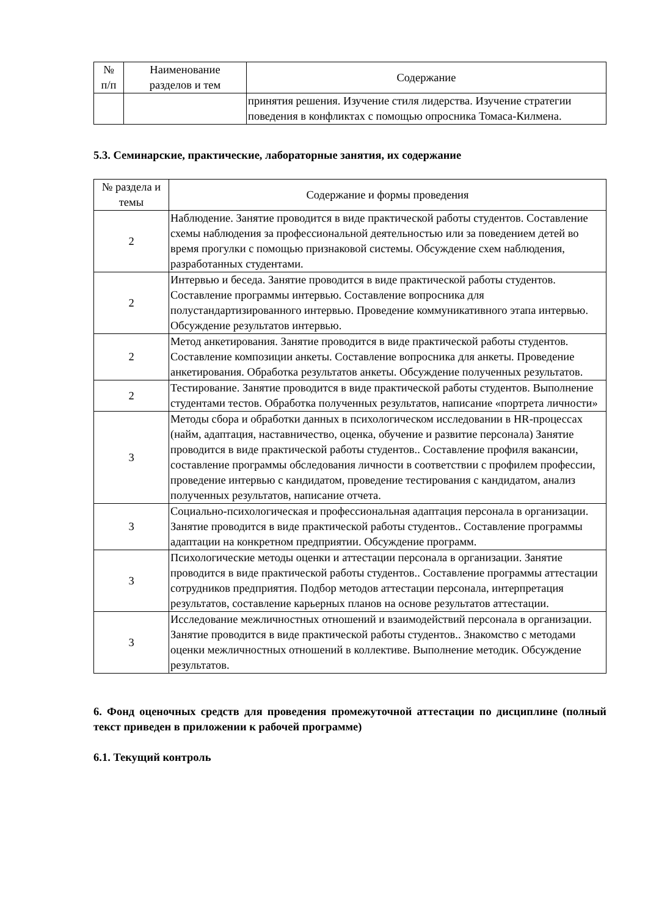| № п/п | Наименование разделов и тем | Содержание |
| --- | --- | --- |
| | | принятия решения. Изучение стиля лидерства. Изучение стратегии поведения в конфликтах с помощью опросника Томаса-Килмена. |
5.3. Семинарские, практические, лабораторные занятия, их содержание
| № раздела и темы | Содержание и формы проведения |
| --- | --- |
| 2 | Наблюдение. Занятие проводится в виде практической работы студентов. Составление схемы наблюдения за профессиональной деятельностью или за поведением детей во время прогулки с помощью признаковой системы. Обсуждение схем наблюдения, разработанных студентами. |
| 2 | Интервью и беседа. Занятие проводится в виде практической работы студентов. Составление программы интервью. Составление вопросника для полустандартизированного интервью. Проведение коммуникативного этапа интервью. Обсуждение результатов интервью. |
| 2 | Метод анкетирования. Занятие проводится в виде практической работы студентов. Составление композиции анкеты. Составление вопросника для анкеты. Проведение анкетирования. Обработка результатов анкеты. Обсуждение полученных результатов. |
| 2 | Тестирование. Занятие проводится в виде практической работы студентов. Выполнение студентами тестов. Обработка полученных результатов, написание «портрета личности» |
| 3 | Методы сбора и обработки данных в психологическом исследовании в HR-процессах (найм, адаптация, наставничество, оценка, обучение и развитие персонала) Занятие проводится в виде практической работы студентов.. Составление профиля вакансии, составление программы обследования личности в соответствии с профилем профессии, проведение интервью с кандидатом, проведение тестирования с кандидатом, анализ полученных результатов, написание отчета. |
| 3 | Социально-психологическая и профессиональная адаптация персонала в организации. Занятие проводится в виде практической работы студентов.. Составление программы адаптации на конкретном предприятии. Обсуждение программ. |
| 3 | Психологические методы оценки и аттестации персонала в организации. Занятие проводится в виде практической работы студентов.. Составление программы аттестации сотрудников предприятия. Подбор методов аттестации персонала, интерпретация результатов, составление карьерных планов на основе результатов аттестации. |
| 3 | Исследование межличностных отношений и взаимодействий персонала в организации. Занятие проводится в виде практической работы студентов.. Знакомство с методами оценки межличностных отношений в коллективе. Выполнение методик. Обсуждение результатов. |
6. Фонд оценочных средств для проведения промежуточной аттестации по дисциплине (полный текст приведен в приложении к рабочей программе)
6.1. Текущий контроль